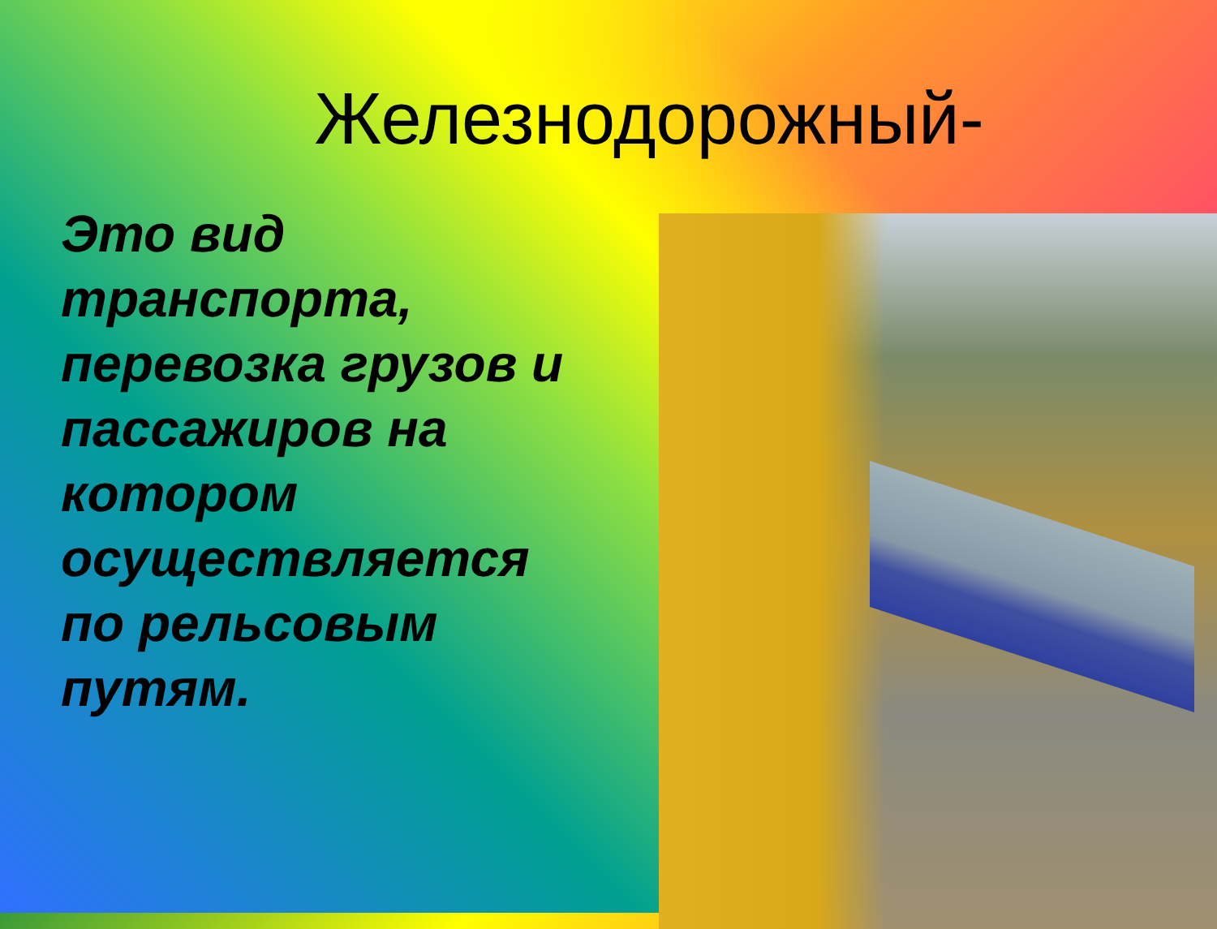Железнодорожный-
Это вид транспорта, перевозка грузов и пассажиров на котором осуществляется по рельсовым путям.